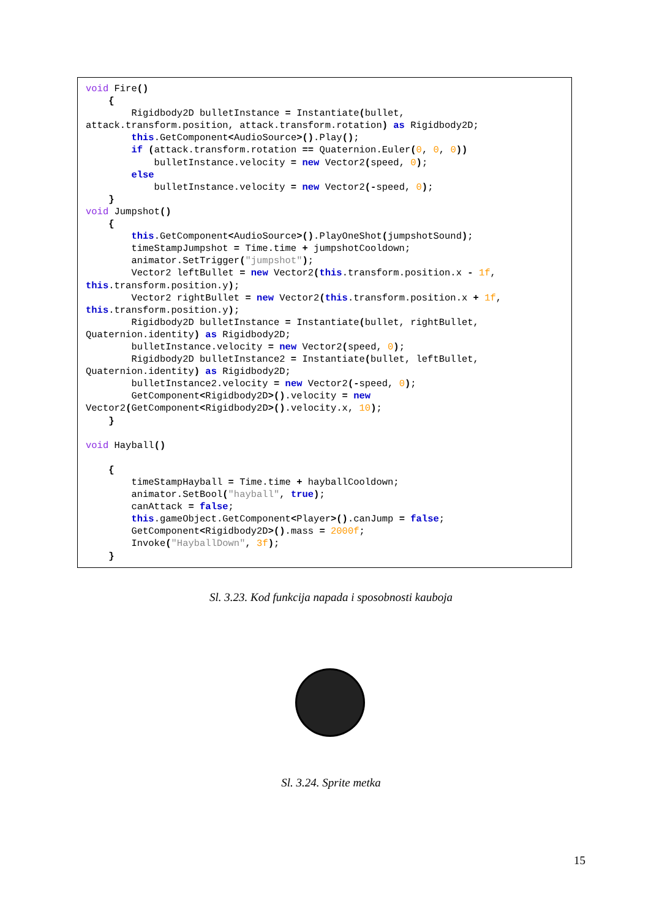void Fire()
    {
        Rigidbody2D bulletInstance = Instantiate(bullet,
attack.transform.position, attack.transform.rotation) as Rigidbody2D;
        this.GetComponent<AudioSource>().Play();
        if (attack.transform.rotation == Quaternion.Euler(0, 0, 0))
            bulletInstance.velocity = new Vector2(speed, 0);
        else
            bulletInstance.velocity = new Vector2(-speed, 0);
    }
void Jumpshot()
    {
        this.GetComponent<AudioSource>().PlayOneShot(jumpshotSound);
        timeStampJumpshot = Time.time + jumpshotCooldown;
        animator.SetTrigger("jumpshot");
        Vector2 leftBullet = new Vector2(this.transform.position.x - 1f,
this.transform.position.y);
        Vector2 rightBullet = new Vector2(this.transform.position.x + 1f,
this.transform.position.y);
        Rigidbody2D bulletInstance = Instantiate(bullet, rightBullet,
Quaternion.identity) as Rigidbody2D;
        bulletInstance.velocity = new Vector2(speed, 0);
        Rigidbody2D bulletInstance2 = Instantiate(bullet, leftBullet,
Quaternion.identity) as Rigidbody2D;
        bulletInstance2.velocity = new Vector2(-speed, 0);
        GetComponent<Rigidbody2D>().velocity = new
Vector2(GetComponent<Rigidbody2D>().velocity.x, 10);
    }

void Hayball()

    {
        timeStampHayball = Time.time + hayballCooldown;
        animator.SetBool("hayball", true);
        canAttack = false;
        this.gameObject.GetComponent<Player>().canJump = false;
        GetComponent<Rigidbody2D>().mass = 2000f;
        Invoke("HayballDown", 3f);
    }
Sl. 3.23. Kod funkcija napada i sposobnosti kauboja
Sl. 3.24. Sprite metka
15